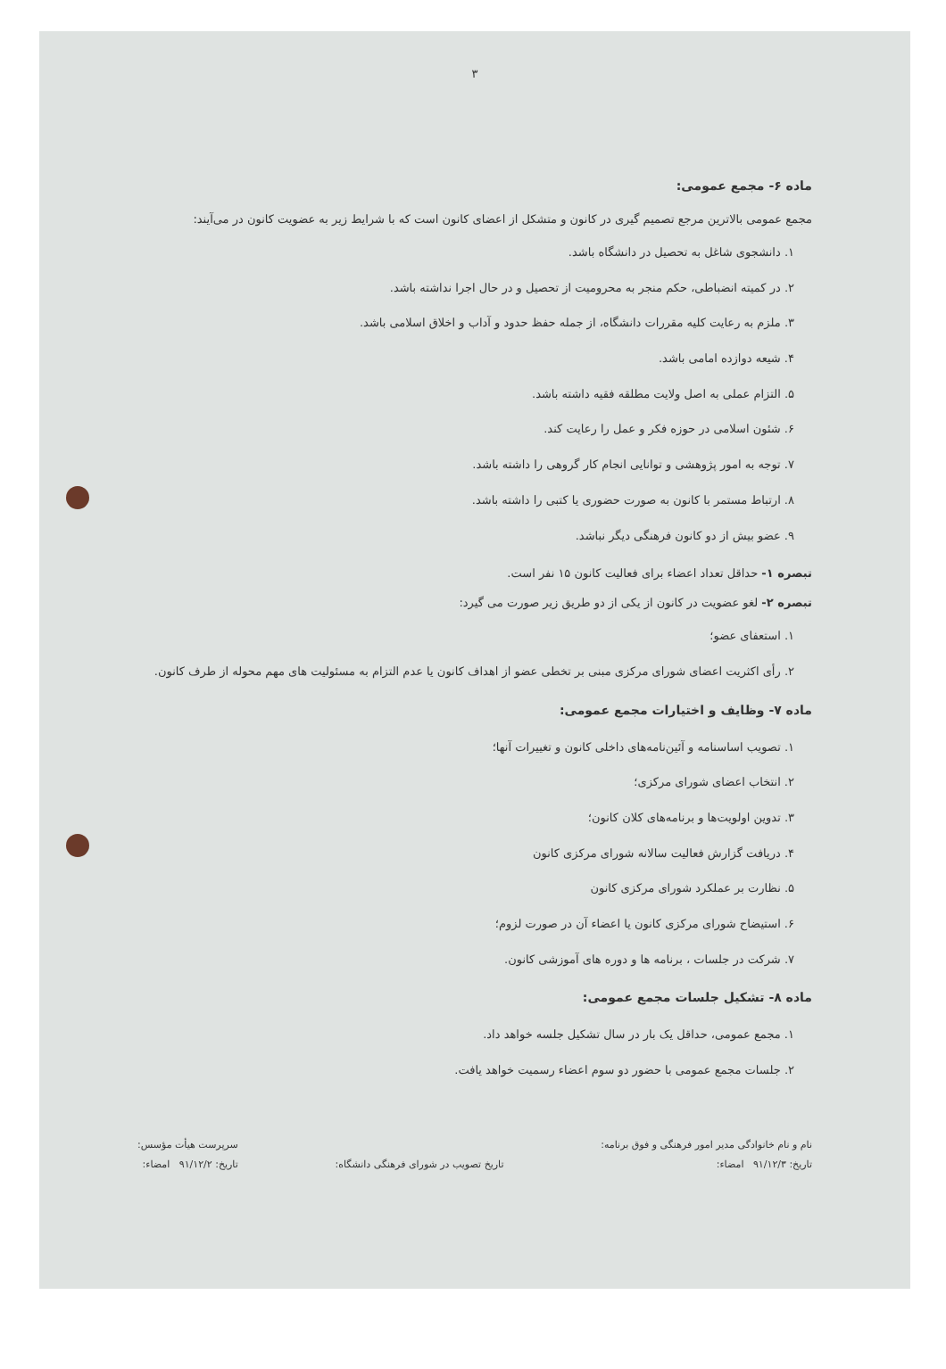۳
ماده ۶- مجمع عمومی:
مجمع عمومی بالاترین مرجع تصمیم گیری در کانون و متشکل از اعضای کانون است که با شرایط زیر به عضویت کانون در می‌آیند:
۱. دانشجوی شاغل به تحصیل در دانشگاه باشد.
۲. در کمیته انضباطی، حکم منجر به محرومیت از تحصیل و در حال اجرا نداشته باشد.
۳. ملزم به رعایت کلیه مقررات دانشگاه، از جمله حفظ حدود و آداب و اخلاق اسلامی باشد.
۴. شیعه دوازده امامی باشد.
۵. التزام عملی به اصل ولایت مطلقه فقیه داشته باشد.
۶. شئون اسلامی در حوزه فکر و عمل را رعایت کند.
۷. توجه به امور پژوهشی و توانایی انجام کار گروهی را داشته باشد.
۸. ارتباط مستمر با کانون به صورت حضوری یا کتبی را داشته باشد.
۹. عضو بیش از دو کانون فرهنگی دیگر نباشد.
تبصره ۱- حداقل تعداد اعضاء برای فعالیت کانون ۱۵ نفر است.
تبصره ۲- لغو عضویت در کانون از یکی از دو طریق زیر صورت می گیرد:
۱. استعفای عضو؛
۲. رأی اکثریت اعضای شورای مرکزی مبنی بر تخطی عضو از اهداف کانون یا عدم التزام به مسئولیت های مهم محوله از طرف کانون.
ماده ۷- وظایف و اختیارات مجمع عمومی:
۱. تصویب اساسنامه و آئین‌نامه‌های داخلی کانون و تغییرات آنها؛
۲. انتخاب اعضای شورای مرکزی؛
۳. تدوین اولویت‌ها و برنامه‌های کلان کانون؛
۴. دریافت گزارش فعالیت سالانه شورای مرکزی کانون
۵. نظارت بر عملکرد شورای مرکزی کانون
۶. استیضاح شورای مرکزی کانون یا اعضاء آن در صورت لزوم؛
۷. شرکت در جلسات ، برنامه ها و دوره های آموزشی کانون.
ماده ۸- تشکیل جلسات مجمع عمومی:
۱. مجمع عمومی، حداقل یک بار در سال تشکیل جلسه خواهد داد.
۲. جلسات مجمع عمومی با حضور دو سوم اعضاء رسمیت خواهد یافت.
نام و نام خانوادگی مدیر امور فرهنگی و فوق برنامه:
تاریخ: ۹۱/۱۲/۳ امضاء:
تاریخ تصویب در شورای فرهنگی دانشگاه:
سرپرست هیأت مؤسس:
تاریخ: ۹۱/۱۲/۲ امضاء: